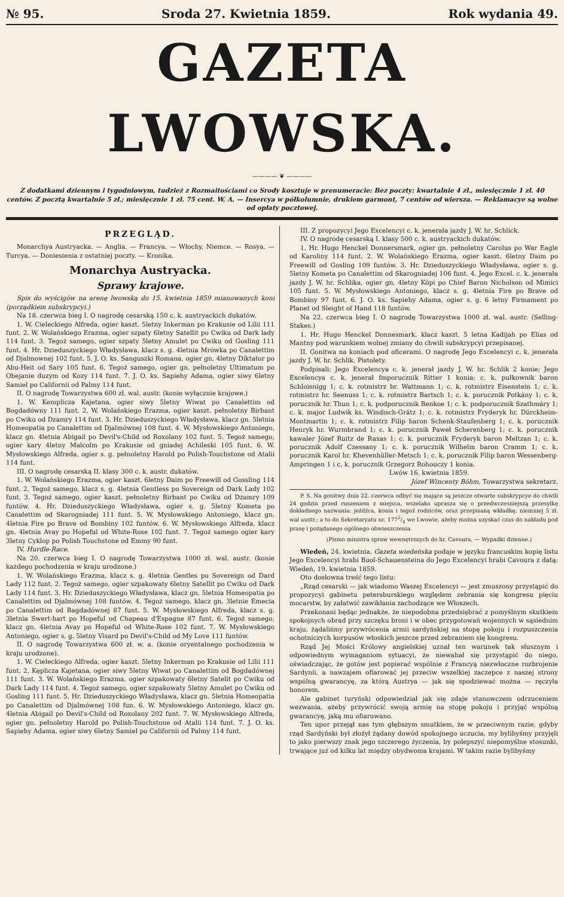№ 95. Sroda 27. Kwietnia 1859. Rok wydania 49.
GAZETA LWOWSKA.
———— ❦ ————
Z dodatkami dziennym i tygodniowym, tudzież z Rozmaitościami co Srody kosztuje w prenumeracie: Bez poczty: kwartalnie 4 zł., miesięcznie 1 zł. 40 centów. Z pocztą kwartalnie 5 zł.; miesięcznie 1 zł. 75 cent. W. A. — Insercya w półkolumnie, drukiem garmont, 7 centów od wiersza. — Reklamacye są wolne od opłaty pocztowej.
PRZEGLĄD.
Monarchya Austryacka. — Anglia. — Francya. — Włochy. Niemce. — Rosya. — Turcya. — Doniesienia z ostatniej poczty. — Kronika.
Monarchya Austryacka.
Sprawy krajowe.
Spis do wyścigów na arenę lwowską do 15. kwietnia 1859 mianowanych koni (porządkiem subskrypcyi.)
Na 18. czerwca bieg I. O nagrodę cesarską 150 c. k. austryackich dukatów.
1. W. Cieleckiego Alfreda, ogier kaszt. 5letny Inkerman po Krakusie od Lilii 111 funt. 2. W. Wolańskiego Erazma, ogier szpaty 6letny Satellit po Cwiku od Dark lady 114 funt. 3. Tegoż samego, ogier szpaty 5letny Amulet po Cwiku od Gosling 111 funt. 4. Hr. Dzieduszyckiego Władysława, klacz s. g. 4letnia Mrówka po Canalettim od Djalmownej 102 funt. 5. J. O. ks. Sanguszki Romana, ogier gn. 4letny Diktator po Abu-Heit od Sary 105 funt. 6. Tegoż samego, ogier gn. pełnoletny Ultimatum po Obejanie duzym od Kozy 114 funt. 7. J. O. ks. Sapiehy Adama, ogier siwy 6letny Samiel po Californii od Palmy 114 funt.
II. O nagrodę Towarzystwa 600 zł. wal. austr. (konie wyłącznie krajowe.)
1. W. Kemplicza Kajetana, ogier siwy 5letny Wiwat po Canalettim od Bogdadówny 111 funt. 2. W. Wolańskiego Erazma, ogier kaszt. pełnoletny Birbant po Cwiku od Dzamry 114 funt. 3. Hr. Dzieduszyckiego Władysława, klacz gn. 5letnia Homeopatia po Canalettim od Djalmównej 108 funt. 4. W. Mysłowskiego Antoniego, klacz gn. 4letnia Abigail po Devil's-Child od Roxolany 102 funt. 5. Tegoż samego, ogier kary 4letny Malcolm po Krakusie od gniadej Achileski 105 funt. 6. W. Mysłowskiego Alfreda, ogier s. g. pełnoletny Harold po Polish-Touchstone od Atalii 114 funt.
III. O nagrodę cesarską II. klasy 300 c. k. austr. dukatów.
1. W. Wolańskiego Erazma, ogier kaszt. 6letny Daim po Freewill od Gossling 114 funt. 2. Tegoż samego, klacz s. g. 4letnia Gentless po Sovereign od Dark Lady 102 funt. 3. Tegoż samego, ogier kaszt. pełnoletny Birbant po Cwiku od Dzamry 109 funtów. 4. Hr. Dzieduszyckiego Władysława, ogier s. g. 5letny Kometa po Canalettim od Skarogniadej 111 funt. 5. W. Mysłowskiego Antoniego, klacz gn. 4letnia Fire po Brave od Bombiny 102 funtów. 6. W. Mysłowskiego Alfreda, klacz gn. 4letnia Avay po Hopeful od White-Rose 102 funt. 7. Tegoż samego ogier kary 3letny Cyklop po Polish Touchstone od Emmy 90 funt.
IV. Hurdle-Race.
Na 20. czerwca bieg I. O nagrodę Towarzystwa 1000 zł. wal. austr. (konie każdego pochodzenia w kraju urodzone.)
1. W. Wolańskiego Erazma, klacz s. g. 4letnia Gentles po Sovereign od Dard Lady 112 funt. 2. Tegoż samego, ogier szpakowaty 6letny Satellit po Cwiku od Dark Lady 114 funt. 3. Hr. Dzieduszyckiego Władysława, klacz gn. 5letnia Homeopatia po Canalettim od Djalmównej 108 funtów. 4. Tegoż samego, klacz gn. 3letnie Emecia po Canalettim od Bagdadównej 87 funt. 5. W. Mysłowskiego Alfreda, klacz s. g. 3letnia Swert-hart po Hopeful od Chapeau d'Espagne 87 funt. 6. Tegoż samego, klacz gn. 4letnia Avay po Hopeful od White-Rose 102 funt. 7. W. Mysłowskiego Antoniego, ogier s. g. 5letny Visard po Devil's-Child od My Love 111 funtów.
II. O nagrodę Towarzystwa 600 zł. w. a. (konie oryentalnego pochodzenia w kraju urodzone).
1. W. Cieleckiego Alfreda, ogier kaszt. 5letny Inkerman po Krakusie od Lilii 111 funt. 2. Kęplicza Kajetana, ogier siwy 5letny Wiwat po Canalettim od Bogdadównej 111 funt. 3. W. Wolańskiego Erazma, ogier szpakowaty 6letny Satelit po Cwiku od Dark Lady 114 funt. 4. Tegoż samego, ogier szpakowaty 5letny Amulet po Cwiku od Gosling 111 funt. 5. Hr. Dzieduszyckiego Władysława, klacz gn. 5letnia Homeopatia po Canalettim od Djalmównej 108 fun. 6. W. Mysłowskiego Antoniego, klacz gn. 4letnia Abigail po Devil's-Child od Roxolany 202 funt. 7. W. Mysłowskiego Alfreda, ogier gn. pełnoletny Harold po Polish-Touchstone od Atalii 114 funt. 7. J. O. ks. Sapiehy Adama, ogier siwy 6letny Samiel po Californii od Palmy 114 funt.
III. Z propozycyi Jego Excelencyi c. k. jenerała jazdy J. W. hr. Schlick.
IV. O nagrodę cesarską I. klasy 500 c. k. austryackich dukatów.
1. Hr. Hugo Henckel Donnersmark, ogier gn. pełnoletny Carolus po War Eagle od Karoliny 114 funt. 2. W. Wolańskiego Erazma, ogier kaszt. 6letny Daim po Freewill od Gosling 109 funtów. 3. Hr. Dzieduszyckiego Władysława, ogier s. g. 5letny Kometa po Canalettim od Skarogniadej 106 funt. 4. Jego Excel. c. k. jenerała jazdy J. W. hr. Schlika, ogier gn. 4letny Köpi po Chief Baron Nicholson od Mimici 105 funt. 5. W. Mysłowskiego Antoniego, klacz s. g. 4letnia Fire po Brave od Bombiny 97 funt. 6. J. O. ks. Sapiehy Adama, ogier s. g. 6 letny Firmament po Planet od Sleight of Hand 118 funtów.
Na 22. czerwca bieg I. O nagrodę Towarzystwa 1000 zł. wal. austr. (Selling-Stakes.)
1. Hr. Hugo Henckel Donnesmark, klacz kaszt. 5 letna Kadijah po Elias od Mantny pod warunkiem wolnej zmiany do chwili subskrypcyi przepisanej.
II. Gonitwa na koniach pod oficerami. O nagrodę Jego Excelencyi c. k. jenerała jazdy J. W. hr. Schlik. Pistolety.
Podpisali: Jego Excelencya c. k. jenerał jazdy J. W. hr. Schlik 2 konie; Jego Excelencya c. k. jenerał fmporucznik Ritter 1 konia; c. k. pułkownik baron Schloisnigg 1; c. k. rotmistrz br. Wattmann 1; c. k. rotmistrz Eisenstein 1; c. k. rotmistrz hr. Seenuss 1; c. k. rotmistrz Bartsch 1; c. k. porucznik Potkány 1; c. k. porucznik hr. Thun 1; c. k. podporucznik Benkoe 1; c. k. podporucznik Szathmáry 1; c. k. major Ludwik ks. Windisch-Grätz 1; c. k. rotmistrz Fryderyk hr. Dürckheim-Montmartin 1; c. k. rotmistrz Filip baron Schenk-Staufenberg 1; c. k. porucznik Henryk hr. Wurmbrand 1; c. k. porucznik Paweł Scherenberg 1; c. k. porucznik kawaler Józef Ruitz de Raxas 1; c. k. porucznik Fryderyk baron Meltzan 1; c. k. porucznik Adolf Czessany 1; c. k. porucznik Wilhelm baron Cramm 1; c. k. porucznik Karol hr. Khevenhüller-Metsch 1; c. k. porucznik Filip baron Wessenberg-Ampringen 1 i c. k. porucznik Grzegorz Rohouczy 1 konia.
Lwów 16. kwietnia 1859.
Józef Wincenty Böhm, Towarzystwa sekretarz.
P. S. Na gonitwy dnia 22. czerwca odbyć się mające są jeszcze otwarte subskrypcye do chwili 24 godzin przed ruszeniem z miejsca, wszelako uprasza się o przedwczesniejszą przesyłkę dokładnego nazwania: jeźdźca, konia i tegoż rodziców, oraz przepisaną wkładkę, niemniej 5 zł. wal austr.; a to do Sekretaryatu nr. 1772/4 we Lwowie, ażeby można uzyskać czas do nakładu pod prasę i pożądanego ogólnego obwieszczenia.
(Pismo ministra spraw wewnętrznych do hr. Cavoura. — Wypadki dzienne.)
Wiedeń, 24. kwietnia. Gazeta wiedeńska podaje w języku francuskim kopię listu Jego Excelencyi hrabi Buol-Schauensteina do Jego Excelencyi hrabi Cavoura z datą: Wiedeń, 19. kwietnia 1859.
Oto dosłowna treść tego listu:
„Rząd cesarski — jak wiadomo Waszej Excelencyi — jest zmuszony przystąpić do propozycyi gabinetu petersburskiego względem zebrania się kongresu pięciu mocarstw, by załatwić zawikłania zachodzące we Włoszech.
Przekonani będąc jednakże, że niepodobna przedsiębrać z pomyślnym skutkiem spokojnych obrad przy szczęku broni i w obec przygotowań wojennych w sąsiednim kraju, żądaliśmy przywrócenia armii sardyńskiej na stopę pokoju i rozpuszczenia ochotniczych korpusów włoskich jeszcze przed zebraniem się kongresu.
Rząd Jej Mości Królowy angielskiej uznał ten warunek tak słusznym i odpowiednym wymaganiom sytuacyi, że niewahał się przystąpić do niego, oświadczając, że gotów jest popierać wspólnie z Francyą niezwłoczne rozbrojenie Sardynii, a nawzajem ofiarować jej przeciw wszelkiej zaczepce z naszej strony wspólną gwarancyę, za którą Austrya — jak się spodziewać można — ręczyła honorem.
Ale gabinet turyński odpowiedział jak się zdaje stanowczem odrzuceniem wezwania, ażeby przywrócić swoją armię na stopę pokoju i przyjąć wspólną gwarancyę, jaką mu ofiarowano.
Ten upor przejął nas tym głębszym smutkiem, że w przeciwnym razie, gdyby rząd Sardyński był złożył żądany dowód spokojnego uczucia, my bylibyśmy przyjęli to jako pierwszy znak jego szczerego życzenia, by polepszyć niepomyślne stosunki, trwające już od kilku lat między obydwoma krajami. W takim razie bylibyśmy